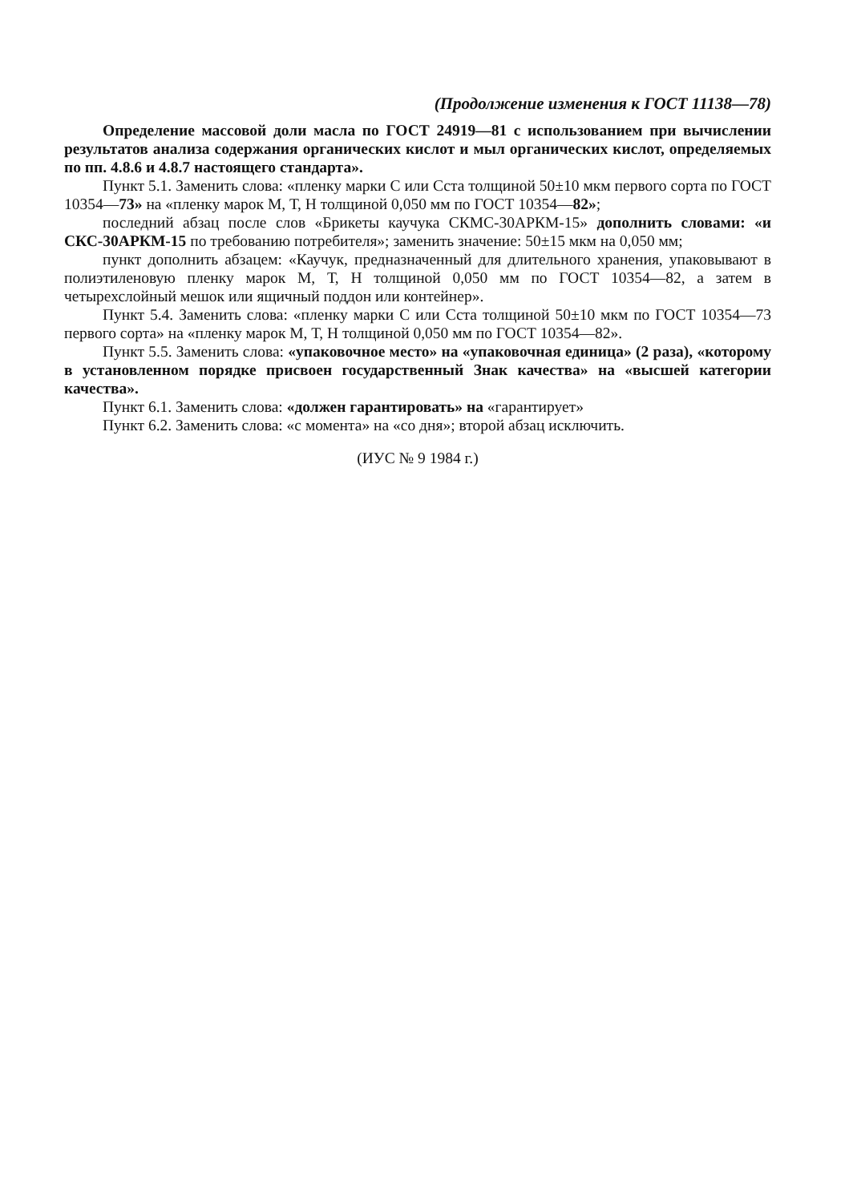(Продолжение изменения к ГОСТ 11138—78)
Определение массовой доли масла по ГОСТ 24919—81 с использованием при вычислении результатов анализа содержания органических кислот и мыл органических кислот, определяемых по пп. 4.8.6 и 4.8.7 настоящего стандарта».
Пункт 5.1. Заменить слова: «пленку марки С или Сста толщиной 50±10 мкм первого сорта по ГОСТ 10354—73» на «пленку марок М, Т, Н толщиной 0,050 мм по ГОСТ 10354—82»;
последний абзац после слов «Брикеты каучука СКМС-30АРКМ-15» дополнить словами: «и СКС-30АРКМ-15 по требованию потребителя»; заменить значение: 50±15 мкм на 0,050 мм;
пункт дополнить абзацем: «Каучук, предназначенный для длительного хранения, упаковывают в полиэтиленовую пленку марок М, Т, Н толщиной 0,050 мм по ГОСТ 10354—82, а затем в четырехслойный мешок или ящичный поддон или контейнер».
Пункт 5.4. Заменить слова: «пленку марки С или Сста толщиной 50±10 мкм по ГОСТ 10354—73 первого сорта» на «пленку марок М, Т, Н толщиной 0,050 мм по ГОСТ 10354—82».
Пункт 5.5. Заменить слова: «упаковочное место» на «упаковочная единица» (2 раза), «которому в установленном порядке присвоен государственный Знак качества» на «высшей категории качества».
Пункт 6.1. Заменить слова: «должен гарантировать» на «гарантирует»
Пункт 6.2. Заменить слова: «с момента» на «со дня»; второй абзац исключить.
(ИУС № 9 1984 г.)